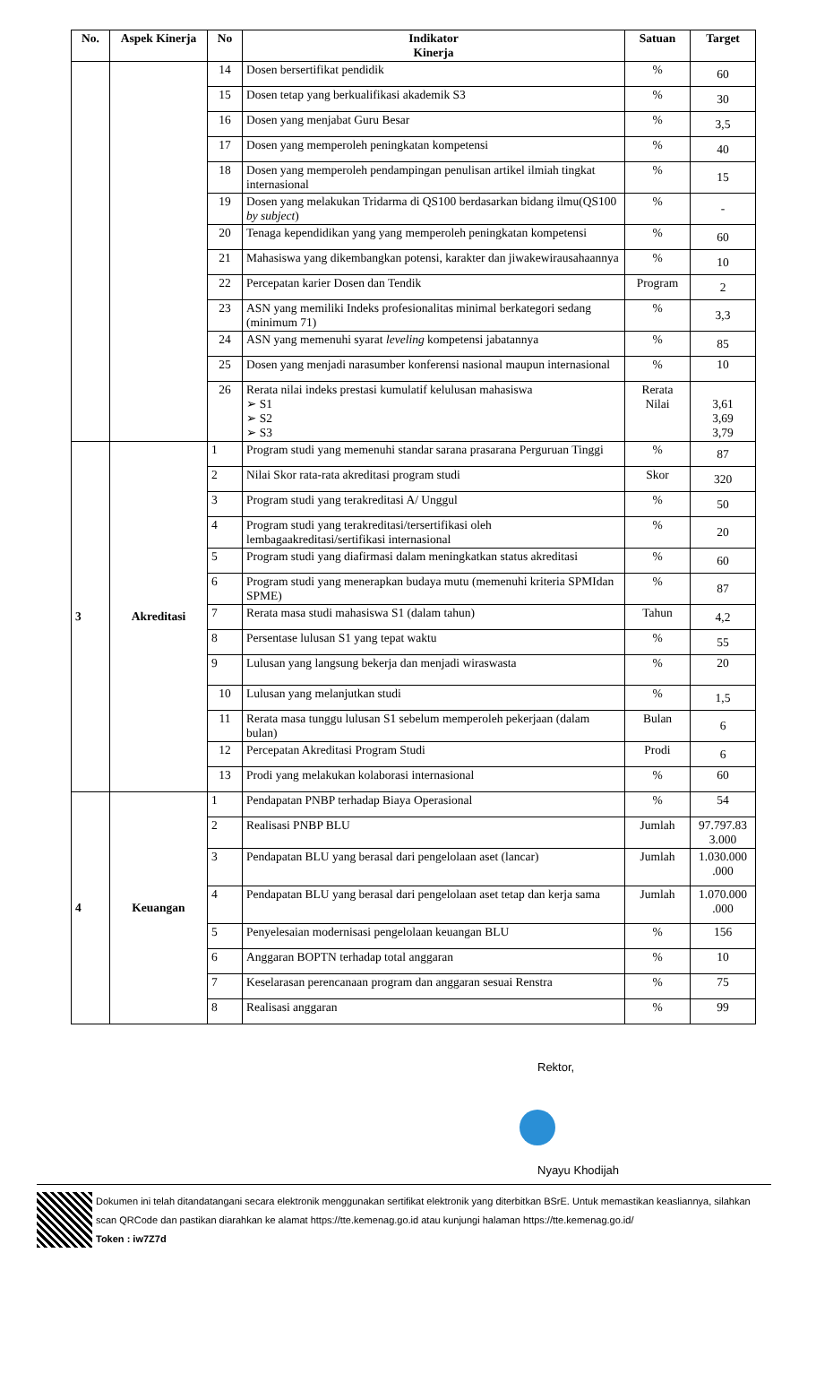| No. | Aspek Kinerja | No | Indikator Kinerja | Satuan | Target |
| --- | --- | --- | --- | --- | --- |
| | | 14 | Dosen bersertifikat pendidik | % | 60 |
| | | 15 | Dosen tetap yang berkualifikasi akademik S3 | % | 30 |
| | | 16 | Dosen yang menjabat Guru Besar | % | 3,5 |
| | | 17 | Dosen yang memperoleh peningkatan kompetensi | % | 40 |
| | | 18 | Dosen yang memperoleh pendampingan penulisan artikel ilmiah tingkat internasional | % | 15 |
| | | 19 | Dosen yang melakukan Tridarma di QS100 berdasarkan bidang ilmu(QS100 by subject ) | % | - |
| | | 20 | Tenaga kependidikan yang yang memperoleh peningkatan kompetensi | % | 60 |
| | | 21 | Mahasiswa yang dikembangkan potensi, karakter dan jiwakewirausahaannya | % | 10 |
| | | 22 | Percepatan karier Dosen dan Tendik | Program | 2 |
| | | 23 | ASN yang memiliki Indeks profesionalitas minimal berkategori sedang (minimum 71) | % | 3,3 |
| | | 24 | ASN yang memenuhi syarat leveling kompetensi jabatannya | % | 85 |
| | | 25 | Dosen yang menjadi narasumber konferensi nasional maupun internasional | % | 10 |
| | | 26 | Rerata nilai indeks prestasi kumulatif kelulusan mahasiswa ➢ S1 ➢ S2 ➢ S3 | Rerata Nilai | 3,61 3,69 3,79 |
| 3 | Akreditasi | 1 | Program studi yang memenuhi standar sarana prasarana Perguruan Tinggi | % | 87 |
| | | 2 | Nilai Skor rata-rata akreditasi program studi | Skor | 320 |
| | | 3 | Program studi yang terakreditasi A/ Unggul | % | 50 |
| | | 4 | Program studi yang terakreditasi/tersertifikasi oleh lembagaakreditasi/sertifikasi internasional | % | 20 |
| | | 5 | Program studi yang diafirmasi dalam meningkatkan status akreditasi | % | 60 |
| | | 6 | Program studi yang menerapkan budaya mutu (memenuhi kriteria SPMIdan SPME) | % | 87 |
| | | 7 | Rerata masa studi mahasiswa S1 (dalam tahun) | Tahun | 4,2 |
| | | 8 | Persentase lulusan S1 yang tepat waktu | % | 55 |
| | | 9 | Lulusan yang langsung bekerja dan menjadi wiraswasta | % | 20 |
| | | 10 | Lulusan yang melanjutkan studi | % | 1,5 |
| | | 11 | Rerata masa tunggu lulusan S1 sebelum memperoleh pekerjaan (dalam bulan) | Bulan | 6 |
| | | 12 | Percepatan Akreditasi Program Studi | Prodi | 6 |
| | | 13 | Prodi yang melakukan kolaborasi internasional | % | 60 |
| 4 | Keuangan | 1 | Pendapatan PNBP terhadap Biaya Operasional | % | 54 |
| | | 2 | Realisasi PNBP BLU | Jumlah | 97.797.83 3.000 |
| | | 3 | Pendapatan BLU yang berasal dari pengelolaan aset (lancar) | Jumlah | 1.030.000 .000 |
| | | 4 | Pendapatan BLU yang berasal dari pengelolaan aset tetap dan kerja sama | Jumlah | 1.070.000 .000 |
| | | 5 | Penyelesaian modernisasi pengelolaan keuangan BLU | % | 156 |
| | | 6 | Anggaran BOPTN terhadap total anggaran | % | 10 |
| | | 7 | Keselarasan perencanaan program dan anggaran sesuai Renstra | % | 75 |
| | | 8 | Realisasi anggaran | % | 99 |
Rektor,
Nyayu Khodijah
Dokumen ini telah ditandatangani secara elektronik menggunakan sertifikat elektronik yang diterbitkan BSrE. Untuk memastikan keasliannya, silahkan scan QRCode dan pastikan diarahkan ke alamat https://tte.kemenag.go.id atau kunjungi halaman https://tte.kemenag.go.id/
Token : iw7Z7d